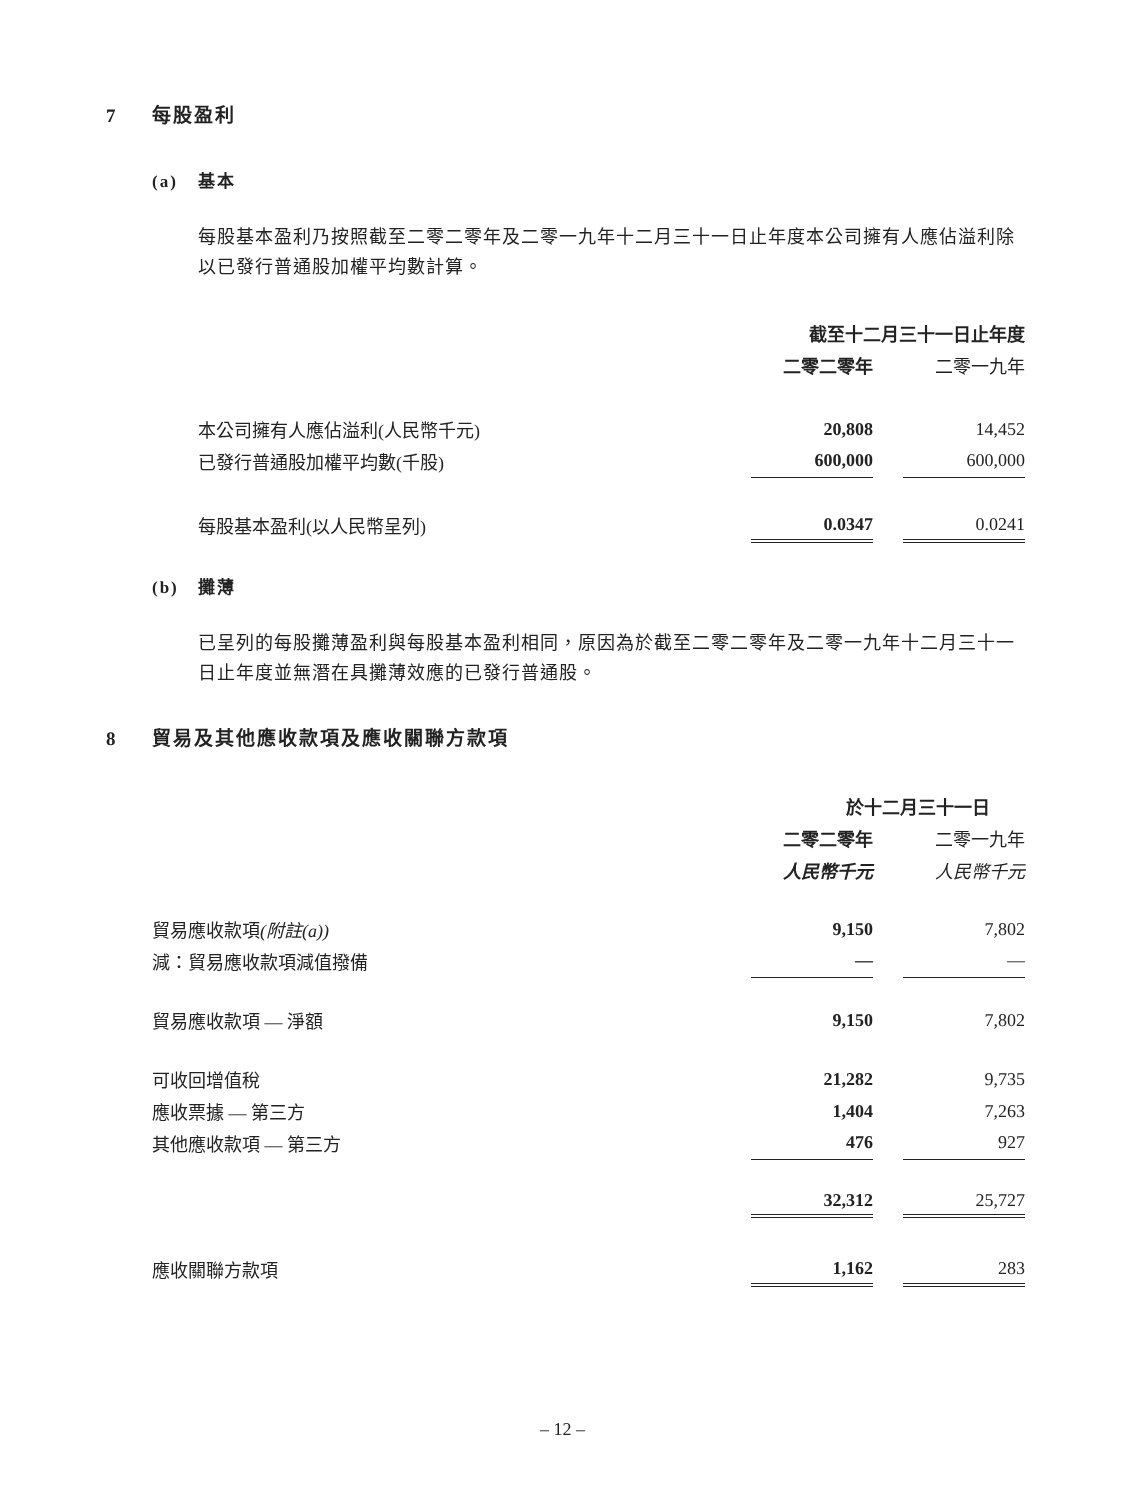7 每股盈利
(a) 基本
每股基本盈利乃按照截至二零二零年及二零一九年十二月三十一日止年度本公司擁有人應佔溢利除以已發行普通股加權平均數計算。
| | 截至十二月三十一日止年度 | | |
| --- | --- | --- | --- |
| | 二零二零年 | | 二零一九年 |
| 本公司擁有人應佔溢利(人民幣千元) | 20,808 | | 14,452 |
| 已發行普通股加權平均數(千股) | 600,000 | | 600,000 |
| 每股基本盈利(以人民幣呈列) | 0.0347 | | 0.0241 |
(b) 攤薄
已呈列的每股攤薄盈利與每股基本盈利相同，原因為於截至二零二零年及二零一九年十二月三十一日止年度並無潛在具攤薄效應的已發行普通股。
8 貿易及其他應收款項及應收關聯方款項
| | 於十二月三十一日 | | |
| --- | --- | --- | --- |
| | 二零二零年 | | 二零一九年 |
| | 人民幣千元 | | 人民幣千元 |
| 貿易應收款項 (附註(a)) | 9,150 | | 7,802 |
| 減：貿易應收款項減值撥備 | — | | — |
| 貿易應收款項 — 淨額 | 9,150 | | 7,802 |
| 可收回增值稅 | 21,282 | | 9,735 |
| 應收票據 — 第三方 | 1,404 | | 7,263 |
| 其他應收款項 — 第三方 | 476 | | 927 |
| | 32,312 | | 25,727 |
| 應收關聯方款項 | 1,162 | | 283 |
– 12 –